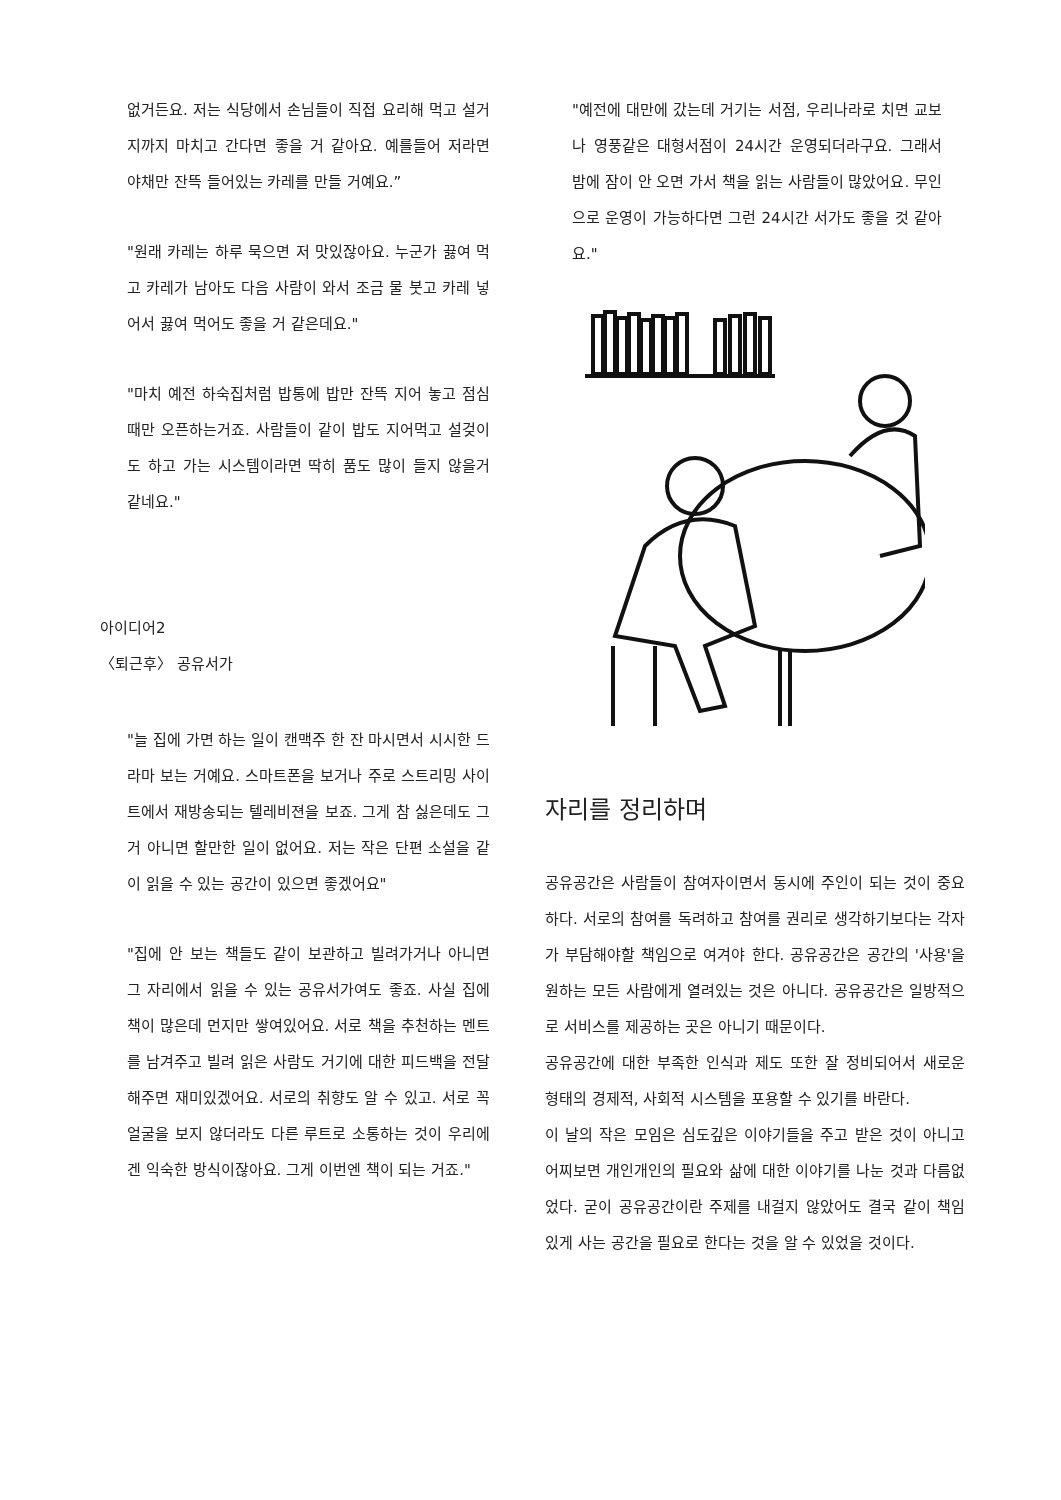없거든요. 저는 식당에서 손님들이 직접 요리해 먹고 설거지까지 마치고 간다면 좋을 거 같아요. 예를들어 저라면 야채만 잔뜩 들어있는 카레를 만들 거예요.”
"원래 카레는 하루 묵으면 저 맛있잖아요. 누군가 끓여 먹고 카레가 남아도 다음 사람이 와서 조금 물 붓고 카레 넣어서 끓여 먹어도 좋을 거 같은데요."
"마치 예전 하숙집처럼 밥통에 밥만 잔뜩 지어 놓고 점심때만 오픈하는거죠. 사람들이 같이 밥도 지어먹고 설겆이도 하고 가는 시스템이라면 딱히 품도 많이 들지 않을거 같네요."
아이디어2
〈퇴근후〉 공유서가
"늘 집에 가면 하는 일이 캔맥주 한 잔 마시면서 시시한 드라마 보는 거예요. 스마트폰을 보거나 주로 스트리밍 사이트에서 재방송되는 텔레비젼을 보죠. 그게 참 싫은데도 그거 아니면 할만한 일이 없어요. 저는 작은 단편 소설을 같이 읽을 수 있는 공간이 있으면 좋겠어요"
"집에 안 보는 책들도 같이 보관하고 빌려가거나 아니면 그 자리에서 읽을 수 있는 공유서가여도 좋죠. 사실 집에 책이 많은데 먼지만 쌓여있어요. 서로 책을 추천하는 멘트를 남겨주고 빌려 읽은 사람도 거기에 대한 피드백을 전달해주면 재미있겠어요. 서로의 취향도 알 수 있고. 서로 꼭 얼굴을 보지 않더라도 다른 루트로 소통하는 것이 우리에겐 익숙한 방식이잖아요. 그게 이번엔 책이 되는 거죠."
"예전에 대만에 갔는데 거기는 서점, 우리나라로 치면 교보나 영풍같은 대형서점이 24시간 운영되더라구요. 그래서 밤에 잠이 안 오면 가서 책을 읽는 사람들이 많았어요. 무인으로 운영이 가능하다면 그런 24시간 서가도 좋을 것 같아요."
자리를 정리하며
공유공간은 사람들이 참여자이면서 동시에 주인이 되는 것이 중요하다. 서로의 참여를 독려하고 참여를 권리로 생각하기보다는 각자가 부담해야할 책임으로 여겨야 한다. 공유공간은 공간의 '사용'을 원하는 모든 사람에게 열려있는 것은 아니다. 공유공간은 일방적으로 서비스를 제공하는 곳은 아니기 때문이다.
공유공간에 대한 부족한 인식과 제도 또한 잘 정비되어서 새로운 형태의 경제적, 사회적 시스템을 포용할 수 있기를 바란다.
이 날의 작은 모임은 심도깊은 이야기들을 주고 받은 것이 아니고 어찌보면 개인개인의 필요와 삶에 대한 이야기를 나눈 것과 다름없었다. 굳이 공유공간이란 주제를 내걸지 않았어도 결국 같이 책임있게 사는 공간을 필요로 한다는 것을 알 수 있었을 것이다.